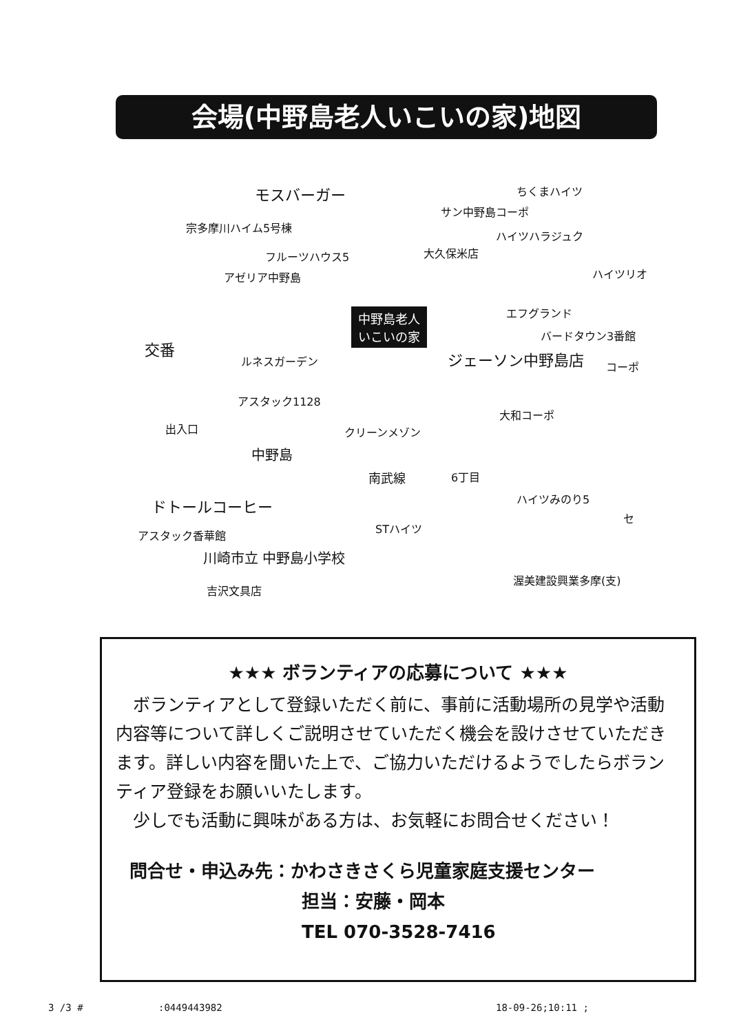会場(中野島老人いこいの家)地図
モスバーガー ちくまハイツ
サン中野島コーポ
宗多摩川ハイム5号棟
ハイツハラジュク
フルーツハウス5 大久保米店
アゼリア中野島 ハイツリオ
エフグランド 中野島老人
いこいの家 バードタウン3番館
交番
ルネスガーデン ジェーソン中野島店 コーポ
アスタック1128
大和コーポ
クリーンメゾン 出入口
中野島
南武線 6丁目
ハイツみのり5 ドトールコーヒー
セ
STハイツ
アスタック香華館
川崎市立 中野島小学校
渥美建設興業多摩(支)
吉沢文具店
★★★ ボランティアの応募について ★★★
　ボランティアとして登録いただく前に、事前に活動場所の見学や活動内容等について詳しくご説明させていただく機会を設けさせていただきます。詳しい内容を聞いた上で、ご協力いただけるようでしたらボランティア登録をお願いいたします。
　少しでも活動に興味がある方は、お気軽にお問合せください！
問合せ・申込み先：かわさきさくら児童家庭支援センター
担当：安藤・岡本
TEL 070-3528-7416
3 /3 # :0449443982 18-09-26;10:11 ;